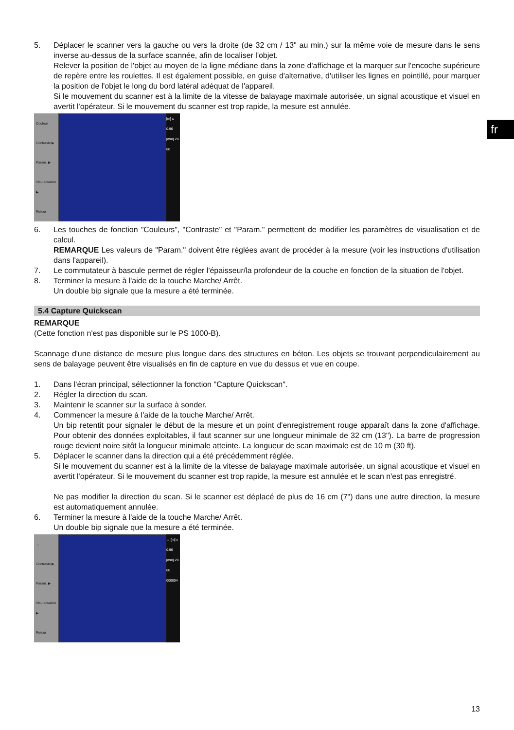fr
5. Déplacer le scanner vers la gauche ou vers la droite (de 32 cm / 13" au min.) sur la même voie de mesure dans le sens inverse au-dessus de la surface scannée, afin de localiser l'objet.
Relever la position de l'objet au moyen de la ligne médiane dans la zone d'affichage et la marquer sur l'encoche supérieure de repère entre les roulettes. Il est également possible, en guise d'alternative, d'utiliser les lignes en pointillé, pour marquer la position de l'objet le long du bord latéral adéquat de l'appareil.
Si le mouvement du scanner est à la limite de la vitesse de balayage maximale autorisée, un signal acoustique et visuel en avertit l'opérateur. Si le mouvement du scanner est trop rapide, la mesure est annulée.
Couleur
Contraste ▶
Param. ▶
Visu-alisation ▶
Retour
[m] x 0.96 [mm] 20 60
6. Les touches de fonction "Couleurs", "Contraste" et "Param." permettent de modifier les paramètres de visualisation et de calcul.
REMARQUE Les valeurs de "Param." doivent être réglées avant de procéder à la mesure (voir les instructions d'utilisation dans l'appareil).
7. Le commutateur à bascule permet de régler l'épaisseur/la profondeur de la couche en fonction de la situation de l'objet.
8. Terminer la mesure à l'aide de la touche Marche/ Arrêt.
Un double bip signale que la mesure a été terminée.
5.4 Capture Quickscan
REMARQUE
(Cette fonction n'est pas disponible sur le PS 1000-B).
Scannage d'une distance de mesure plus longue dans des structures en béton. Les objets se trouvant perpendiculairement au sens de balayage peuvent être visualisés en fin de capture en vue du dessus et vue en coupe.
1. Dans l'écran principal, sélectionner la fonction "Capture Quickscan".
2. Régler la direction du scan.
3. Maintenir le scanner sur la surface à sonder.
4. Commencer la mesure à l'aide de la touche Marche/ Arrêt.
Un bip retentit pour signaler le début de la mesure et un point d'enregistrement rouge apparaît dans la zone d'affichage. Pour obtenir des données exploitables, il faut scanner sur une longueur minimale de 32 cm (13"). La barre de progression rouge devient noire sitôt la longueur minimale atteinte. La longueur de scan maximale est de 10 m (30 ft).
5. Déplacer le scanner dans la direction qui a été précédemment réglée.
Si le mouvement du scanner est à la limite de la vitesse de balayage maximale autorisée, un signal acoustique et visuel en avertit l'opérateur. Si le mouvement du scanner est trop rapide, la mesure est annulée et le scan n'est pas enregistré.
Ne pas modifier la direction du scan. Si le scanner est déplacé de plus de 16 cm (7") dans une autre direction, la mesure est automatiquement annulée.
6. Terminer la mesure à l'aide de la touche Marche/ Arrêt.
Un double bip signale que la mesure a été terminée.
↔
Contraste ▶
Param. ▶
Visu-alisation ▶
Retour
↔ [m] x 0.96 [mm] 20 60 000004
13